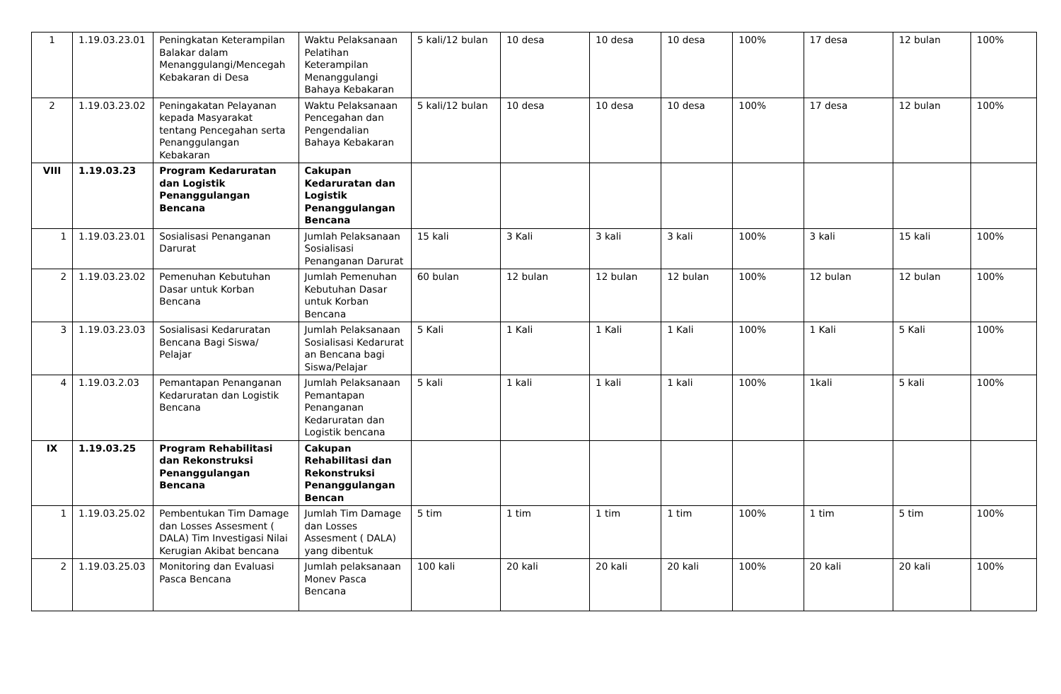| 1 | 1.19.03.23.01 | Peningkatan Keterampilan Balakar dalam Menanggulangi/Mencegah Kebakaran di Desa | Waktu Pelaksanaan Pelatihan Keterampilan Menanggulangi Bahaya Kebakaran | 5 kali/12 bulan | 10 desa | 10 desa | 10 desa | 100% | 17 desa | 12 bulan | 100% |
| 2 | 1.19.03.23.02 | Peningakatan Pelayanan kepada Masyarakat tentang Pencegahan serta Penanggulangan Kebakaran | Waktu Pelaksanaan Pencegahan dan Pengendalian Bahaya Kebakaran | 5 kali/12 bulan | 10 desa | 10 desa | 10 desa | 100% | 17 desa | 12 bulan | 100% |
| VIII | 1.19.03.23 | Program Kedaruratan dan Logistik Penanggulangan Bencana | Cakupan Kedaruratan dan Logistik Penanggulangan Bencana | | | | | | | | |
| 1 | 1.19.03.23.01 | Sosialisasi Penanganan Darurat | Jumlah Pelaksanaan Sosialisasi Penanganan Darurat | 15 kali | 3 Kali | 3 kali | 3 kali | 100% | 3 kali | 15 kali | 100% |
| 2 | 1.19.03.23.02 | Pemenuhan Kebutuhan Dasar untuk Korban Bencana | Jumlah Pemenuhan Kebutuhan Dasar untuk Korban Bencana | 60 bulan | 12 bulan | 12 bulan | 12 bulan | 100% | 12 bulan | 12 bulan | 100% |
| 3 | 1.19.03.23.03 | Sosialisasi Kedaruratan Bencana Bagi Siswa/ Pelajar | Jumlah Pelaksanaan Sosialisasi Kedarurat an Bencana bagi Siswa/Pelajar | 5 Kali | 1 Kali | 1 Kali | 1 Kali | 100% | 1 Kali | 5 Kali | 100% |
| 4 | 1.19.03.2.03 | Pemantapan Penanganan Kedaruratan dan Logistik Bencana | Jumlah Pelaksanaan Pemantapan Penanganan Kedaruratan dan Logistik bencana | 5 kali | 1 kali | 1 kali | 1 kali | 100% | 1kali | 5 kali | 100% |
| IX | 1.19.03.25 | Program Rehabilitasi dan Rekonstruksi Penanggulangan Bencana | Cakupan Rehabilitasi dan Rekonstruksi Penanggulangan Bencan | | | | | | | | |
| 1 | 1.19.03.25.02 | Pembentukan Tim Damage dan Losses Assesment ( DALA) Tim Investigasi Nilai Kerugian Akibat bencana | Jumlah Tim Damage dan Losses Assesment ( DALA) yang dibentuk | 5 tim | 1 tim | 1 tim | 1 tim | 100% | 1 tim | 5 tim | 100% |
| 2 | 1.19.03.25.03 | Monitoring dan Evaluasi Pasca Bencana | Jumlah pelaksanaan Monev Pasca Bencana | 100 kali | 20 kali | 20 kali | 20 kali | 100% | 20 kali | 20 kali | 100% |